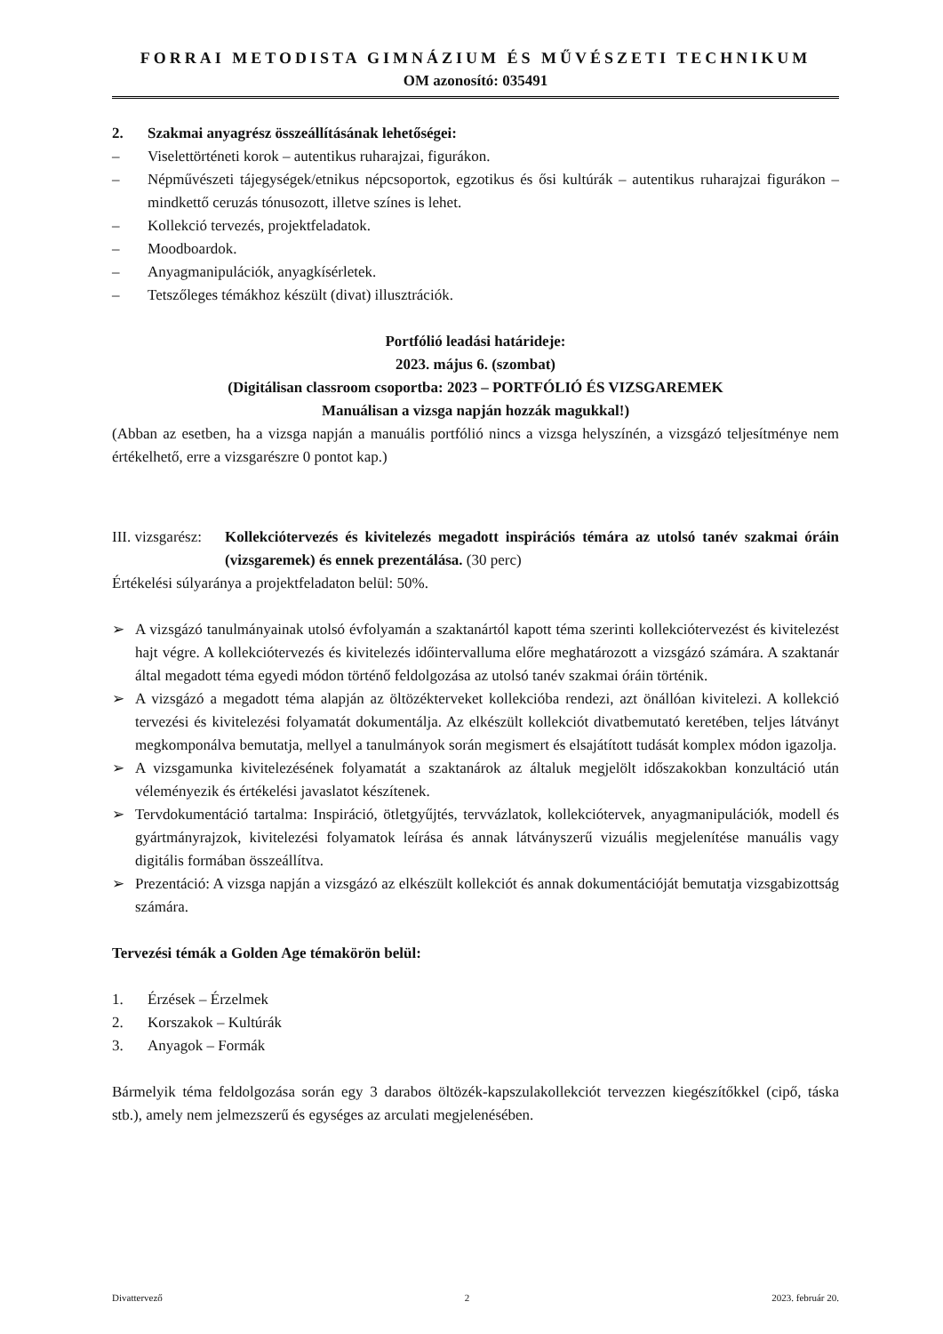FORRAI METODISTA GIMNÁZIUM ÉS MŰVÉSZETI TECHNIKUM
OM azonosító: 035491
2. Szakmai anyagrész összeállításának lehetőségei:
– Viselettörténeti korok – autentikus ruharajzai, figurákon.
– Népművészeti tájegységek/etnikus népcsoportok, egzotikus és ősi kultúrák – autentikus ruharajzai figurákon – mindkettő ceruzás tónusozott, illetve színes is lehet.
– Kollekció tervezés, projektfeladatok.
– Moodboardok.
– Anyagmanipulációk, anyagkísérletek.
– Tetszőleges témákhoz készült (divat) illusztrációk.
Portfólió leadási határideje:
2023. május 6. (szombat)
(Digitálisan classroom csoportba: 2023 – PORTFÓLIÓ ÉS VIZSGAREMEK
Manuálisan a vizsga napján hozzák magukkal!)
(Abban az esetben, ha a vizsga napján a manuális portfólió nincs a vizsga helyszínén, a vizsgázó teljesítménye nem értékelhető, erre a vizsgarészre 0 pontot kap.)
III. vizsgarész: Kollekciótervezés és kivitelezés megadott inspirációs témára az utolsó tanév szakmai óráin (vizsgaremek) és ennek prezentálása. (30 perc)
Értékelési súlyaránya a projektfeladaton belül: 50%.
➢ A vizsgázó tanulmányainak utolsó évfolyamán a szaktanártól kapott téma szerinti kollekciótervezést és kivitelezést hajt végre. A kollekciótervezés és kivitelezés időintervalluma előre meghatározott a vizsgázó számára. A szaktanár által megadott téma egyedi módon történő feldolgozása az utolsó tanév szakmai óráin történik.
➢ A vizsgázó a megadott téma alapján az öltözékterveket kollekcióba rendezi, azt önállóan kivitelezi. A kollekció tervezési és kivitelezési folyamatát dokumentálja. Az elkészült kollekciót divatbemutató keretében, teljes látványt megkomponálva bemutatja, mellyel a tanulmányok során megismert és elsajátított tudását komplex módon igazolja.
➢ A vizsgamunka kivitelezésének folyamatát a szaktanárok az általuk megjelölt időszakokban konzultáció után véleményezik és értékelési javaslatot készítenek.
➢ Tervdokumentáció tartalma: Inspiráció, ötletgyűjtés, tervvázlatok, kollekciótervek, anyagmanipulációk, modell és gyártmányrajzok, kivitelezési folyamatok leírása és annak látványszerű vizuális megjelenítése manuális vagy digitális formában összeállítva.
➢ Prezentáció: A vizsga napján a vizsgázó az elkészült kollekciót és annak dokumentációját bemutatja vizsgabizottság számára.
Tervezési témák a Golden Age témakörön belül:
1. Érzések – Érzelmek
2. Korszakok – Kultúrák
3. Anyagok – Formák
Bármelyik téma feldolgozása során egy 3 darabos öltözék-kapszulakollekciót tervezzen kiegészítőkkel (cipő, táska stb.), amely nem jelmezszerű és egységes az arculati megjelenésében.
Divattervező 2 2023. február 20.